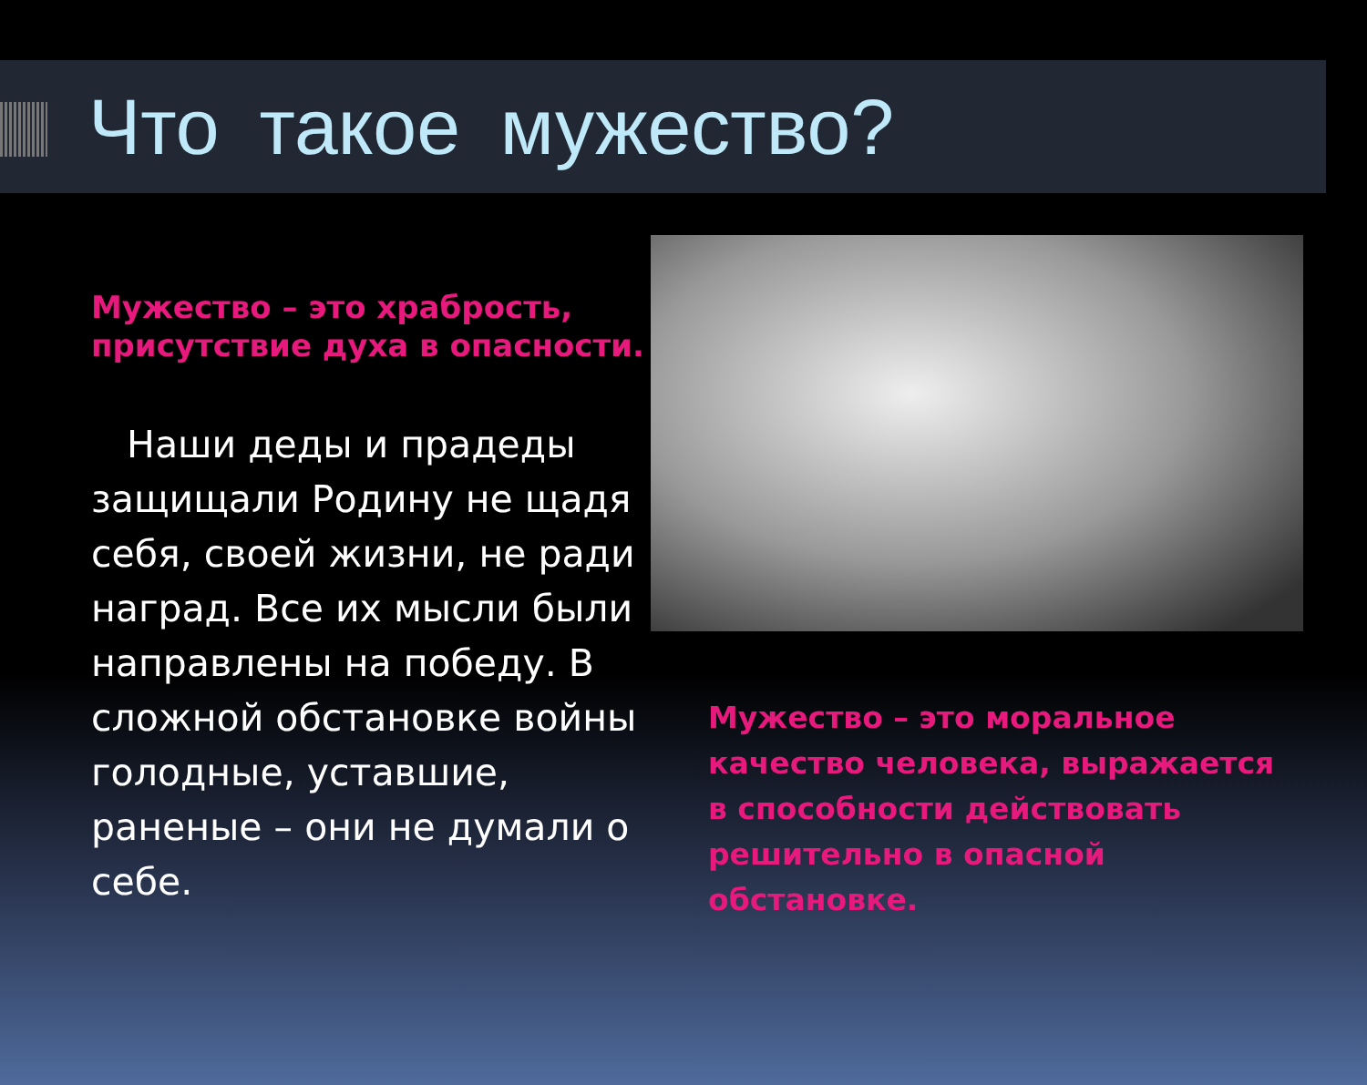Что такое мужество?
Мужество – это храбрость, присутствие духа в опасности.
Наши деды и прадеды защищали Родину не щадя себя, своей жизни, не ради наград. Все их мысли были направлены на победу. В сложной обстановке войны голодные, уставшие, раненые – они не думали о себе.
Мужество – это моральное качество человека, выражается в способности действовать решительно в опасной обстановке.